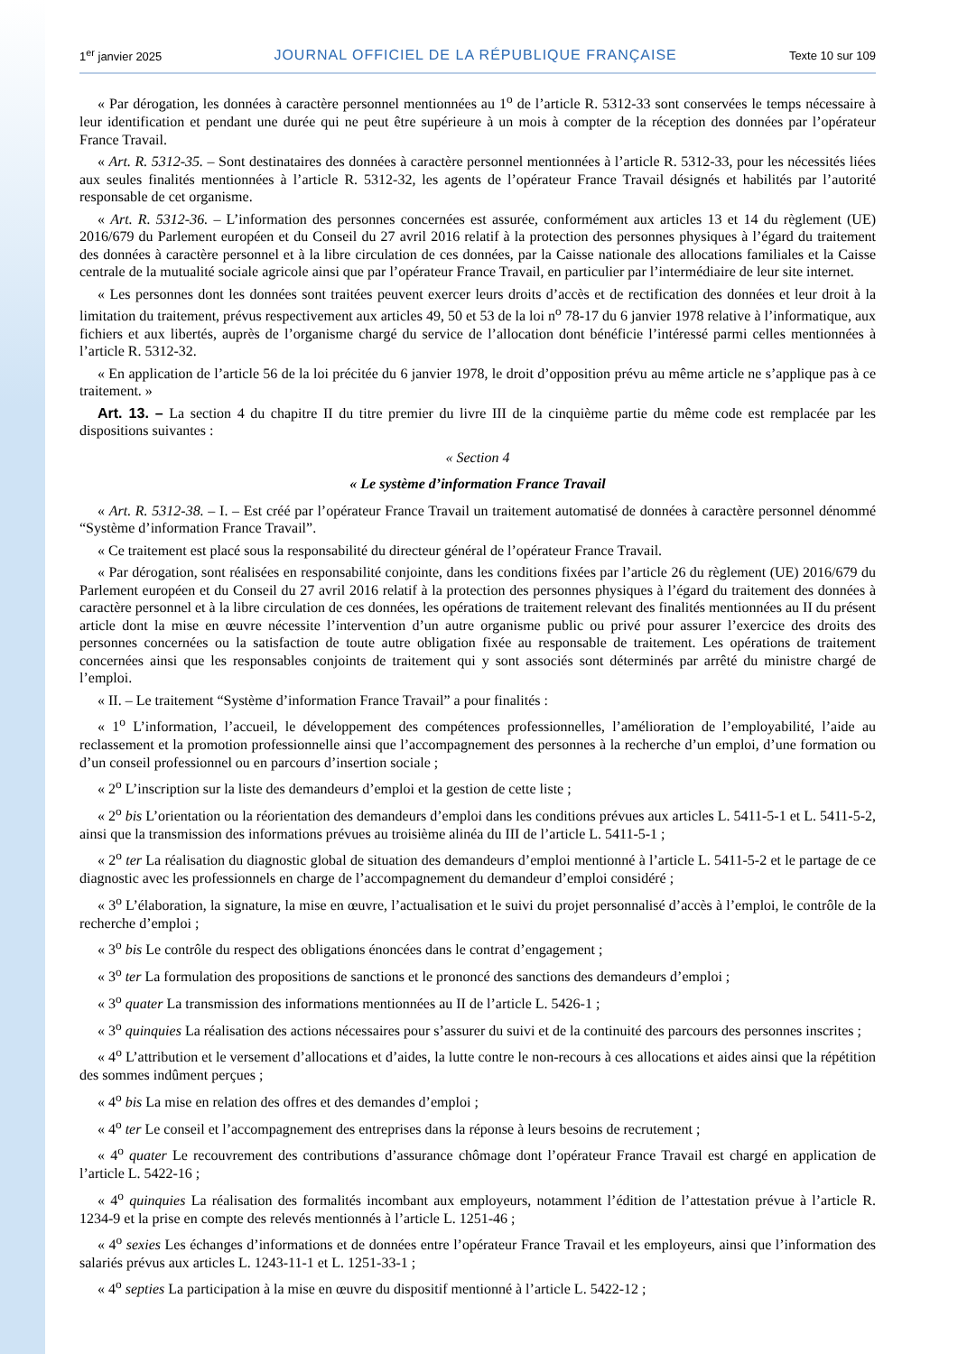1<sup>er</sup> janvier 2025 JOURNAL OFFICIEL DE LA RÉPUBLIQUE FRANÇAISE Texte 10 sur 109
« Par dérogation, les données à caractère personnel mentionnées au 1<sup>o</sup> de l’article R. 5312-33 sont conservées le temps nécessaire à leur identification et pendant une durée qui ne peut être supérieure à un mois à compter de la réception des données par l’opérateur France Travail.
« Art. R. 5312-35. – Sont destinataires des données à caractère personnel mentionnées à l’article R. 5312-33, pour les nécessités liées aux seules finalités mentionnées à l’article R. 5312-32, les agents de l’opérateur France Travail désignés et habilités par l’autorité responsable de cet organisme.
« Art. R. 5312-36. – L’information des personnes concernées est assurée, conformément aux articles 13 et 14 du règlement (UE) 2016/679 du Parlement européen et du Conseil du 27 avril 2016 relatif à la protection des personnes physiques à l’égard du traitement des données à caractère personnel et à la libre circulation de ces données, par la Caisse nationale des allocations familiales et la Caisse centrale de la mutualité sociale agricole ainsi que par l’opérateur France Travail, en particulier par l’intermédiaire de leur site internet.
« Les personnes dont les données sont traitées peuvent exercer leurs droits d’accès et de rectification des données et leur droit à la limitation du traitement, prévus respectivement aux articles 49, 50 et 53 de la loi n<sup>o</sup> 78-17 du 6 janvier 1978 relative à l’informatique, aux fichiers et aux libertés, auprès de l’organisme chargé du service de l’allocation dont bénéficie l’intéressé parmi celles mentionnées à l’article R. 5312-32.
« En application de l’article 56 de la loi précitée du 6 janvier 1978, le droit d’opposition prévu au même article ne s’applique pas à ce traitement. »
Art. 13. – La section 4 du chapitre II du titre premier du livre III de la cinquième partie du même code est remplacée par les dispositions suivantes :
« Section 4
« Le système d’information France Travail
« Art. R. 5312-38. – I. – Est créé par l’opérateur France Travail un traitement automatisé de données à caractère personnel dénommé “Système d’information France Travail”.
« Ce traitement est placé sous la responsabilité du directeur général de l’opérateur France Travail.
« Par dérogation, sont réalisées en responsabilité conjointe, dans les conditions fixées par l’article 26 du règlement (UE) 2016/679 du Parlement européen et du Conseil du 27 avril 2016 relatif à la protection des personnes physiques à l’égard du traitement des données à caractère personnel et à la libre circulation de ces données, les opérations de traitement relevant des finalités mentionnées au II du présent article dont la mise en œuvre nécessite l’intervention d’un autre organisme public ou privé pour assurer l’exercice des droits des personnes concernées ou la satisfaction de toute autre obligation fixée au responsable de traitement. Les opérations de traitement concernées ainsi que les responsables conjoints de traitement qui y sont associés sont déterminés par arrêté du ministre chargé de l’emploi.
« II. – Le traitement “Système d’information France Travail” a pour finalités :
« 1<sup>o</sup> L’information, l’accueil, le développement des compétences professionnelles, l’amélioration de l’employabilité, l’aide au reclassement et la promotion professionnelle ainsi que l’accompagnement des personnes à la recherche d’un emploi, d’une formation ou d’un conseil professionnel ou en parcours d’insertion sociale ;
« 2<sup>o</sup> L’inscription sur la liste des demandeurs d’emploi et la gestion de cette liste ;
« 2<sup>o</sup> bis L’orientation ou la réorientation des demandeurs d’emploi dans les conditions prévues aux articles L. 5411-5-1 et L. 5411-5-2, ainsi que la transmission des informations prévues au troisième alinéa du III de l’article L. 5411-5-1 ;
« 2<sup>o</sup> ter La réalisation du diagnostic global de situation des demandeurs d’emploi mentionné à l’article L. 5411-5-2 et le partage de ce diagnostic avec les professionnels en charge de l’accompagnement du demandeur d’emploi considéré ;
« 3<sup>o</sup> L’élaboration, la signature, la mise en œuvre, l’actualisation et le suivi du projet personnalisé d’accès à l’emploi, le contrôle de la recherche d’emploi ;
« 3<sup>o</sup> bis Le contrôle du respect des obligations énoncées dans le contrat d’engagement ;
« 3<sup>o</sup> ter La formulation des propositions de sanctions et le prononcé des sanctions des demandeurs d’emploi ;
« 3<sup>o</sup> quater La transmission des informations mentionnées au II de l’article L. 5426-1 ;
« 3<sup>o</sup> quinquies La réalisation des actions nécessaires pour s’assurer du suivi et de la continuité des parcours des personnes inscrites ;
« 4<sup>o</sup> L’attribution et le versement d’allocations et d’aides, la lutte contre le non-recours à ces allocations et aides ainsi que la répétition des sommes indûment perçues ;
« 4<sup>o</sup> bis La mise en relation des offres et des demandes d’emploi ;
« 4<sup>o</sup> ter Le conseil et l’accompagnement des entreprises dans la réponse à leurs besoins de recrutement ;
« 4<sup>o</sup> quater Le recouvrement des contributions d’assurance chômage dont l’opérateur France Travail est chargé en application de l’article L. 5422-16 ;
« 4<sup>o</sup> quinquies La réalisation des formalités incombant aux employeurs, notamment l’édition de l’attestation prévue à l’article R. 1234-9 et la prise en compte des relevés mentionnés à l’article L. 1251-46 ;
« 4<sup>o</sup> sexies Les échanges d’informations et de données entre l’opérateur France Travail et les employeurs, ainsi que l’information des salariés prévus aux articles L. 1243-11-1 et L. 1251-33-1 ;
« 4<sup>o</sup> septies La participation à la mise en œuvre du dispositif mentionné à l’article L. 5422-12 ;